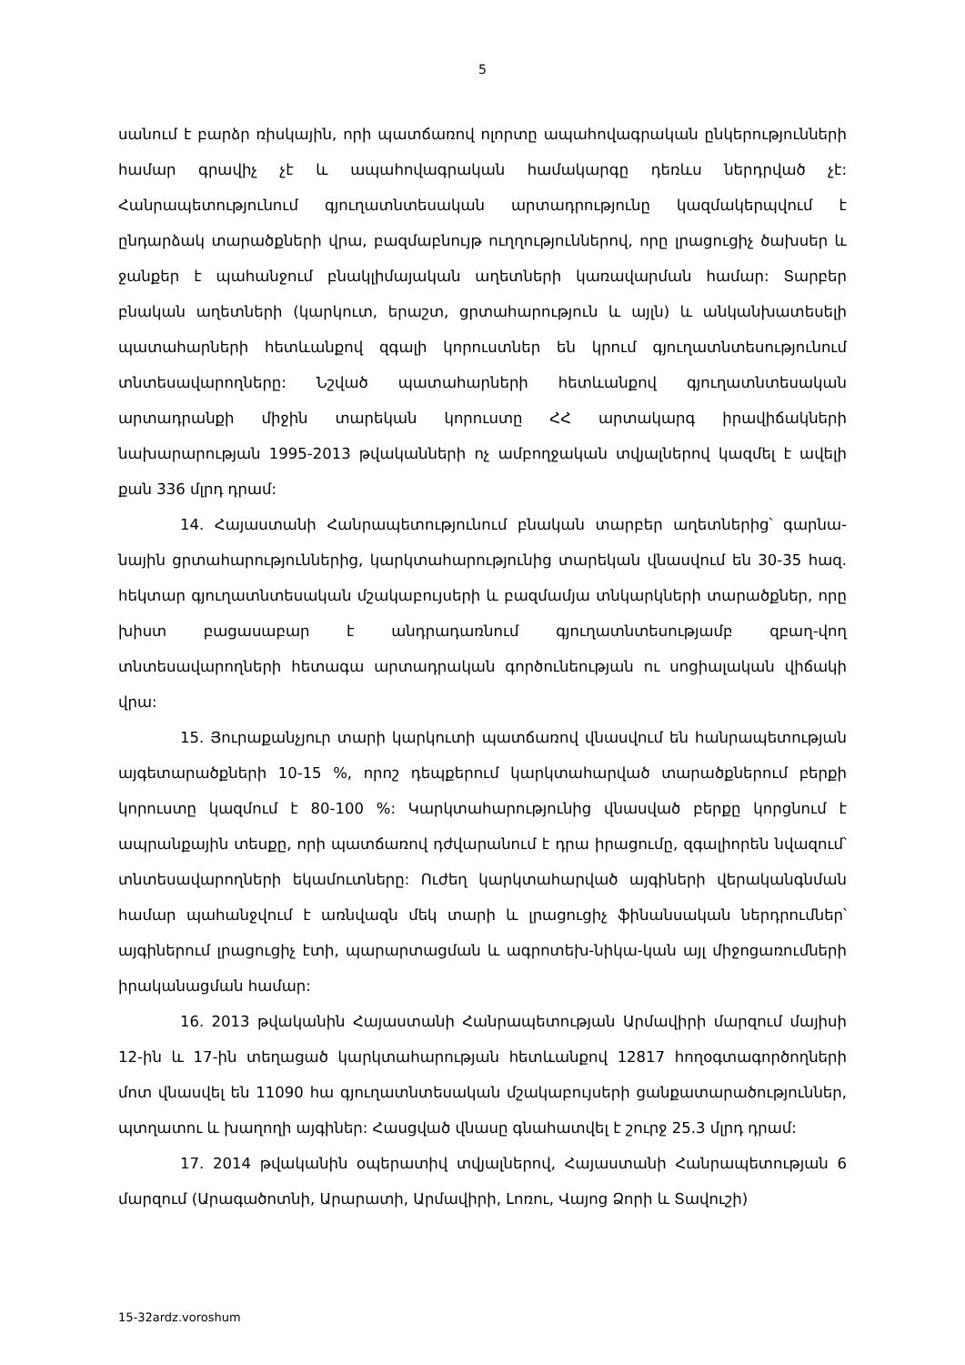5
սանում է բարձր ռիսկային, որի պատճառով ոլորտը ապահովագրական ընկերությունների համար գրավիչ չէ և ապահովագրական համակարգը դեռևս ներդրված չէ: Հանրապետությունում գյուղատնտեսական արտադրությունը կազմակերպվում է ընդարձակ տարածքների վրա, բազմաբնույթ ուղղություններով, որը լրացուցիչ ծախսեր և ջանքեր է պահանջում բնակլիմայական աղետների կառավարման համար: Տարբեր բնական աղետների (կարկուտ, երաշտ, ցրտահարություն և այլն) և անկանխատեսելի պատահարների հետևանքով զգալի կորուստներ են կրում գյուղատնտեսությունում տնտեսավարողները: Նշված պատահարների հետևանքով գյուղատնտեսական արտադրանքի միջին տարեկան կորուստը ՀՀ արտակարգ իրավիճակների նախարարության 1995-2013 թվականների ոչ ամբողջական տվյալներով կազմել է ավելի քան 336 մլրդ դրամ:
14. Հայաստանի Հանրապետությունում բնական տարբեր աղետներից՝ գարնա-նային ցրտահարություններից, կարկտահարությունից տարեկան վնասվում են 30-35 հազ. հեկտար գյուղատնտեսական մշակաբույսերի և բազմամյա տնկարկների տարածքներ, որը խիստ բացասաբար է անդրադառնում գյուղատնտեսությամբ զբաղ-վող տնտեսավարողների հետագա արտադրական գործունեության ու սոցիալական վիճակի վրա:
15. Յուրաքանչյուր տարի կարկուտի պատճառով վնասվում են հանրապետության այգետարածքների 10-15 %, որոշ դեպքերում կարկտահարված տարածքներում բերքի կորուստը կազմում է 80-100 %: Կարկտահարությունից վնասված բերքը կորցնում է ապրանքային տեսքը, որի պատճառով դժվարանում է դրա իրացումը, զգալիորեն նվազում՝ տնտեսավարողների եկամուտները: Ուժեղ կարկտահարված այգիների վերականգնման համար պահանջվում է առնվազն մեկ տարի և լրացուցիչ ֆինանսական ներդրումներ՝ այգիներում լրացուցիչ էտի, պարարտացման և ագրոտեխ-նիկա-կան այլ միջոցառումների իրականացման համար:
16. 2013 թվականին Հայաստանի Հանրապետության Արմավիրի մարզում մայիսի 12-ին և 17-ին տեղացած կարկտահարության հետևանքով 12817 հողօգտագործողների մոտ վնասվել են 11090 հա գյուղատնտեսական մշակաբույսերի ցանքատարածություններ, պտղատու և խաղողի այգիներ: Հասցված վնասը գնահատվել է շուրջ 25.3 մլրդ դրամ:
17. 2014 թվականին օպերատիվ տվյալներով, Հայաստանի Հանրապետության 6 մարզում (Արագածոտնի, Արարատի, Արմավիրի, Լոռու, Վայոց Ձորի և Տավուշի)
15-32ardz.voroshum